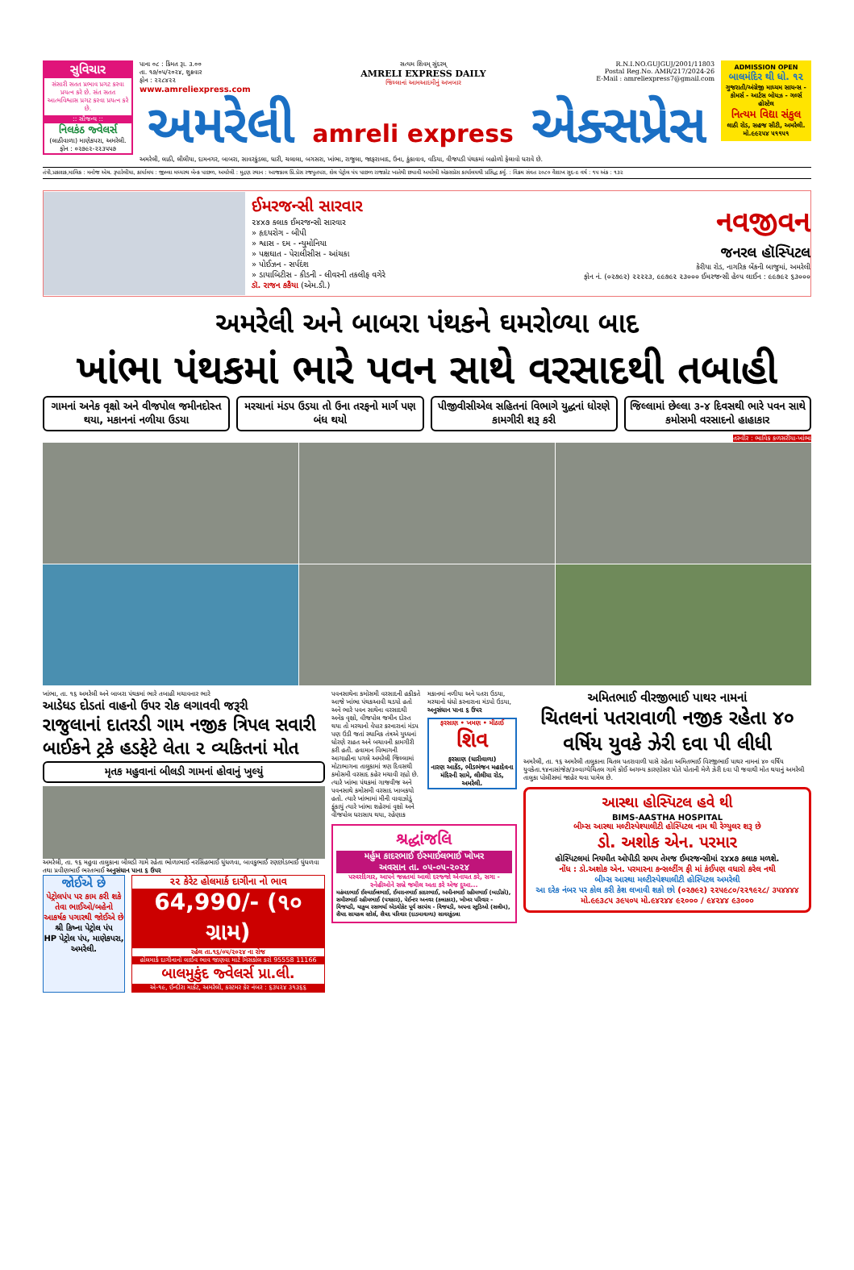સુવિચાર
સંસારી સતત પ્રભાવ પ્રગટ કરવા પ્રયત્ન કરે છે. સંત સતત આત્મવિશ્વાસ પ્રગટ કરવા પ્રયત્ન કરે છે.
:: સૌજન્ય ::
નિલકંઠ જ્વેલર્સ
(લાઠીવાળા) માણેકપરા, અમરેલી. ફોન : ૦૨૭૯૨-૨૨૩૫૫૭
પાના ૦૮ : કિંમત રૂા. ૩.૦૦
તા. ૧૭/૦૫/૨૦૨૪, શુક્રવાર
ફોન : ૨૨૮૪૨૨
www.amreliexpress.com
સત્યમ શિવમ્ સુંદરમ્
AMRELI EXPRESS DAILY
જિલ્લાનાં આમઆદમીનું અખબાર
R.N.I.NO.GUJGUJ/2001/11803
Postal Reg.No. AMR/217/2024-26
E-Mail : amreliexpress7@gmail.com
અમરેલી amreli express એક્સપ્રેસ
અમરેલી, લાઠી, લીલીયા, દામનગર, બાબરા, સાવરકુંડલા, ધારી, ચલાલા, બગસરા, ખાંભા, રાજુલા, જાફરાબાદ, ઉના, કુંકાવાવ, વડિયા, વીજપડી પંથકમાં બહોળો ફેલાવો ધરાવે છે.
ADMISSION OPEN
બાલમંદિર થી ધો. ૧૨
ગુજરાતી/અંગ્રેજી માધ્યમ સાયન્સ - કોમર્સ - આર્ટસ બોયઝ - ગર્લ્સ હોસ્ટેલ
નિત્યમ વિદ્યા સંકુલ
લાઠી રોડ, સહજ સીટી, અમરેલી. મો.૯૯૨૫૪ ૫૧૧૫૧
તંત્રી,પ્રકાશક,માલિક : મનોજ એચ. રૂપારેલીયા, કાર્યાલય : જીલ્લા મધ્યસ્થ બેન્ક પાછળ, અમરેલી : મુદ્રણ સ્થાન : આજકાલ પ્રિ.પ્રેસ રજપુતપરા, શેલ પેટ્રોલ પંપ પાછળ રાજકોટ ખાતેથી છપાવી અમરેલી એક્સપ્રેસ કાર્યાલયથી પ્રસિદ્ધ કર્યુ. : વિક્રમ સંવત ૨૦૮૦ વૈશાખ સુદ-૯ વર્ષ : ૧૫ અંક : ૧૩૨
ઈમરજન્સી સારવાર
૨૪x૭ કલાક ઈમરજન્સી સારવાર
» હૃદયરોગ - બીપી
» શ્વાસ - દમ - ન્યુમોનિયા
» પક્ષઘાત - પેરાલીસીસ - આંચકા
» પોઈઝન - સર્પદંશ
» ડાયાબિટીસ - કીડની - લીવરની તકલીફ વગેરે
ડૉ. રાજન કકૈયા (એમ.ડી.)
નવજીવન
જનરલ હૉસ્પિટલ
કેરીયા રોડ, નાગરિક બેંકની બાજુમાં, અમરેલી
ફોન નં. (૦૨૭૯૨) ૨૨૨૨૩, ૯૯૭૯૨ ૨૩૦૦૦ ઈમરજન્સી હેલ્પ લાઈન : ૯૯૭૯૨ ૬૩૦૦૦
અમરેલી અને બાબરા પંથકને ઘમરોળ્યા બાદ
ખાંભા પંથકમાં ભારે પવન સાથે વરસાદથી તબાહી
ગામનાં અનેક વૃક્ષો અને વીજપોલ જમીનદોસ્ત થયા, મકાનનાં નળીયા ઉડયા
મરચાનાં મંડપ ઉડયા તો ઉના તરફનો માર્ગ પણ બંધ થયો
પીજીવીસીએલ સહિતનાં વિભાગે યુદ્ધનાં ધોરણે કામગીરી શરૂ કરી
જિલ્લામાં છેલ્લા ૩-૪ દિવસથી ભારે પવન સાથે કમોસમી વરસાદનો હાહાકાર
તસ્વીર : ભાવિક કળસરીયા-ખાંભા
ખાંભા, તા. ૧૬ અમરેલી અને બાબરા પંથકમાં ભારે તબાહી મચાવનાર ભારે
આડેધડ દોડતાં વાહનો ઉપર રોક લગાવવી જરૂરી
રાજુલાનાં દાતરડી ગામ નજીક ત્રિપલ સવારી બાઈકને ટ્રકે હડફેટે લેતા ૨ વ્યકિતનાં મોત
મૃતક મહુવાનાં બીલડી ગામનાં હોવાનું ખુલ્યું
અમરેલી, તા. ૧૬ મહુવા તાલુકાના બીલડી ગામે રહેતા ભોળાભાઈ નરસિંહભાઈ ધુંધળવા, બાવકુભાઈ રણછોડભાઈ ધુંધળવા તથા પ્રવીણભાઈ ભરતભાઈ અનુસંધાન પાના ૬ ઉપર
જોઈએ છે
પેટ્રોલપંપ પર કામ કરી શકે તેવા ભાઈઓ/બહેનો આકર્ષક પગારથી જોઈએ છે
શ્રી કિષ્ના પેટ્રોલ પંપ
HP પેટ્રોલ પંપ, માણેકપરા, અમરેલી.
૨૨ કેરેટ હોલમાર્ક દાગીના નો ભાવ
64,990/- (૧૦ ગ્રામ)
રહેલ તા.૧૬/૦૫/૨૦૨૪ ના રોજ
હોલમાર્ક દાગીનાનો લાઈવ ભાવ જાણવા માટે મિસકોલ કરો 95558 11166
બાલમુકુંદ જ્વેલર્સ પ્રા.લી.
એ-૧૯, ઈન્દીરા માર્કેટ, અમરેલી, કસ્ટમર કેર નંબર : ૬૩૫૨૪ ૩૧૩૬૬
પવનસાથેના કમોસમી વરસાદની હકીકતે આજે ખાંભા પંથકઆવી ચડયો હતો અને ભારે પવન સાથેના વરસાદથી અનેક વૃક્ષો, વીજપોલ જમીન દોસ્ત થયા તો મરચાનો વેપાર કરનારાનાં મંડપ પણ ઉડી જતાં સ્થાનિક તંત્રએ યુધ્ધનાં ધોરણે રાહત અને બચાવની કામગીરી કરી હતી. હવામાન વિભાગની આગાહીના પગલે અમરેલી જિલ્લામાં મોટાભાગના તાલુકામાં ત્રણ દિવસથી કમોસમી વરસાદ કહેર મચાવી રહ્યો છે. ત્યારે ખાંભા પંથકમાં ગાજવીજ અને પવનસાથે કમોસમી વરસાદ ખાબકયો હતો. ત્યારે ખાંભામાં મીની વાવાઝોડું ફૂંકાયું ત્યારે ખાંભા શહેરમાં વૃક્ષો અને વીજપોલ ધરાસાય થયા, રહેણાક
મકાનમાં નળીયા અને પતરા ઉડયા, મરચાનો ધંધો કરનારાના મંડપો ઉડયા, અનુસંધાન પાના ૬ ઉપર
ફરસાણ • ખમણ • મીઠાઈ
શિવ
ફરસાણ (ધારીવાળા)
નારણ આર્કેડ, ભીડભંજન મહાદેવના મંદિરની સામે, લીલીયા રોડ, અમરેલી.
શ્રદ્ધાંજલિ
મર્હુમ કાદરભાઈ ઈસ્માઈલભાઈ ખોખર
અવસાન તા. ૦૫-૦૫-૨૦૨૪
પરવરદિગાર, આપને જન્નતમાં આલી દરજ્જો એનાયત કરે, સગા - સ્નેહીઓને સબ્રે જમીલ અતા કરે એજ દુઆ...
મહંમદભાઈ ઈસ્માઈલભાઈ, ઈમરાનભાઈ કાદરભાઈ, અમીનભાઈ રહીમભાઈ (બાડીકો), સમીરભાઈ રહીમભાઈ (પત્રકાર), પેઈન્ટર અનવર (કલાકાર), ખોખર પરિવાર - વિજપડી, યાકુબ રસભર્યા એડવોકેટ પૂર્વ સરપંચ - વિજપડી, અપના સ્ટુડિઓ (સલીમ), સૈયદ સાયકલ સ્ટોર્સ, સૈયદ પરિવાર (દાડમાવાળા) સાવરકુંડલા
અમિતભાઈ વીરજીભાઈ પાથર નામનાં
ચિતલનાં પતરાવાળી નજીક રહેતા ૪૦ વર્ષિય યુવકે ઝેરી દવા પી લીધી
અમરેલી, તા. ૧૬ અમરેલી તાલુકાના ચિતલ પતરાવાળી પાસે રહેતા અમિતભાઈ વિરજીભાઈ પાથર નામનાં ૪૦ વર્ષિય યુવકેતા.૧૪નાસાંજે૭/૩૦વાગ્યેચિતલ ગામે કોઈ અગમ્ય કારણોસર પોતે પોતાની મેળે ઝેરી દવા પી જવાથી મોત થયાનું અમરેલી તાલુકા પોલીસમાં જાહેર થવા પામેલ છે.
આસ્થા હોસ્પિટલ હવે થી
BIMS-AASTHA HOSPITAL
બીમ્સ આસ્થા મલ્ટીસ્પેશ્યાલીટી હોસ્પિટલ નામ થી રેગ્યુલર શરૂ છે
ડો. અશોક એન. પરમાર
હોસ્પિટલમાં નિયમીત ઓપીડી સમય તેમજ ઈમરજન્સીમાં ૨૪x૭ કલાક મળશે.
નોંધ : ડો.અશોક એન. પરમારના કન્સલ્ટીંગ ફી માં કંઈપણ વધારો કરેલ નથી
બીમ્સ આસ્થા મલ્ટીસ્પેશ્યાલીટી હોસ્પિટલ અમરેલી
આ દરેક નંબર પર કોલ કરી કેશ લખાવી શકો છો (૦૨૭૯૨) ૨૨૫૯૮૦/૨૨૧૯૨૮/ ૩૫૪૪૪૪ મો.૯૯૩૮૫ ૩૯૫૦૫ મો.૯૪૨૪૪ ૯૨૦૦૦ / ૯૪૨૪૪ ૯૩૦૦૦